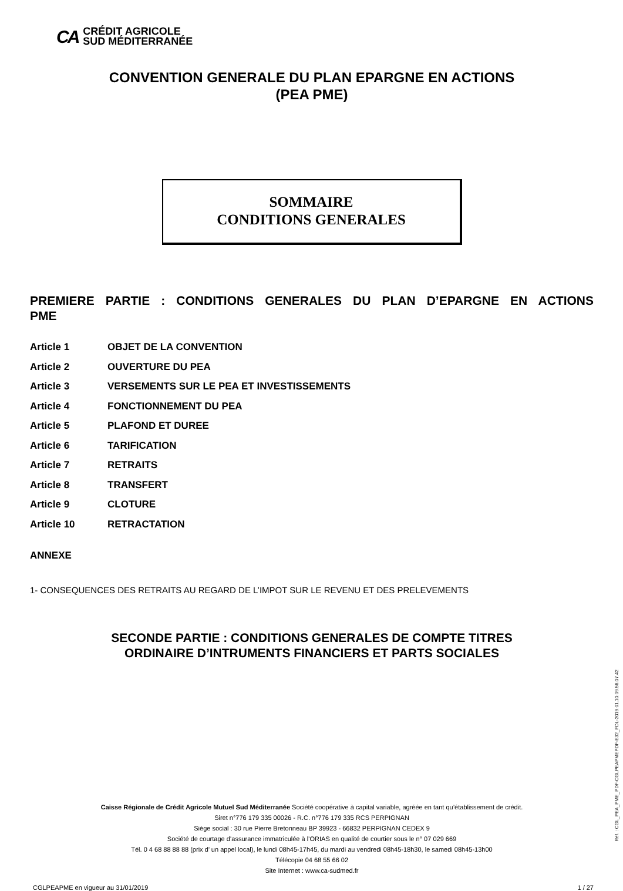CA CRÉDIT AGRICOLE
SUD MÉDITERRANÉE
CONVENTION GENERALE DU PLAN EPARGNE EN ACTIONS
(PEA PME)
SOMMAIRE
CONDITIONS GENERALES
PREMIERE PARTIE : CONDITIONS GENERALES DU PLAN D’EPARGNE EN ACTIONS PME
Article 1 OBJET DE LA CONVENTION
Article 2 OUVERTURE DU PEA
Article 3 VERSEMENTS SUR LE PEA ET INVESTISSEMENTS
Article 4 FONCTIONNEMENT DU PEA
Article 5 PLAFOND ET DUREE
Article 6 TARIFICATION
Article 7 RETRAITS
Article 8 TRANSFERT
Article 9 CLOTURE
Article 10 RETRACTATION
ANNEXE
1- CONSEQUENCES DES RETRAITS AU REGARD DE L’IMPOT SUR LE REVENU ET DES PRELEVEMENTS
SECONDE PARTIE : CONDITIONS GENERALES DE COMPTE TITRES
ORDINAIRE D’INTRUMENTS FINANCIERS ET PARTS SOCIALES
Caisse Régionale de Crédit Agricole Mutuel Sud Méditerranée Société coopérative à capital variable, agréée en tant qu’établissement de crédit.
Siret n°776 179 335 00026 - R.C. n°776 179 335 RCS PERPIGNAN
Siège social : 30 rue Pierre Bretonneau BP 39923 - 66832 PERPIGNAN CEDEX 9
Société de courtage d’assurance immatriculée à l’ORIAS en qualité de courtier sous le n° 07 029 669
Tél. 0 4 68 88 88 88 (prix d’ un appel local), le lundi 08h45-17h45, du mardi au vendredi 08h45-18h30, le samedi 08h45-13h00
Télécopie 04 68 55 66 02
Site Internet : www.ca-sudmed.fr
CGLPEAPME en vigueur au 31/01/2019 1 / 27
Réf. : CGL_PEA_PME_PDF-CGLPEAPMEPDF-E32_FDL-2019.01.10.09.56.07.42